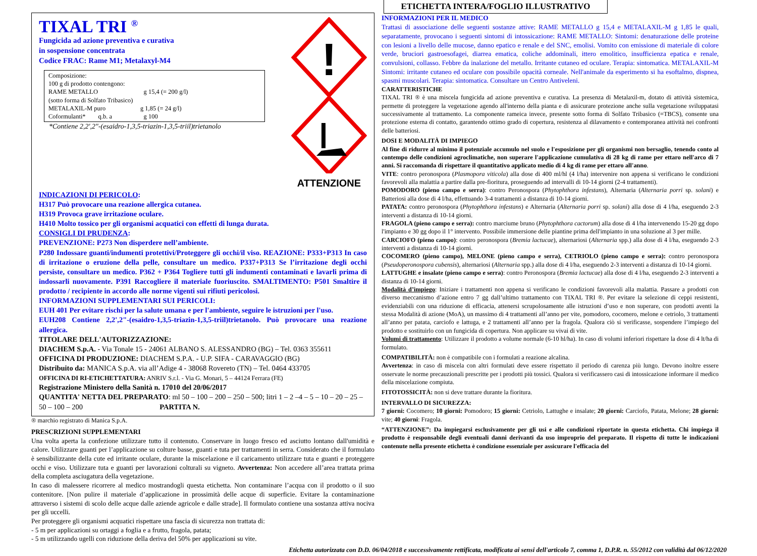TIXAL TRI <sup>®</sup>
Fungicida ad azione preventiva e curativa
in sospensione concentrata
Codice FRAC: Rame M1; Metalaxyl-M4
Composizione:
100 g di prodotto contengono:
RAME METALLO g 15,4 (= 200 g/l)
(sotto forma di Solfato Tribasico)
METALAXIL-M puro g 1,85 (= 24 g/l)
Coformulanti* q.b. a g 100
*Contiene 2,2',2"-(esaidro-1,3,5-triazin-1,3,5-triil)trietanolo
!
ATTENZIONE
INDICAZIONI DI PERICOLO:
H317 Può provocare una reazione allergica cutanea.
H319 Provoca grave irritazione oculare.
H410 Molto tossico per gli organismi acquatici con effetti di lunga durata.
CONSIGLI DI PRUDENZA:
PREVENZIONE: P273 Non disperdere nell’ambiente.
P280 Indossare guanti/indumenti protettivi/Proteggere gli occhi/il viso. REAZIONE: P333+P313 In caso di irritazione o eruzione della pelle, consultare un medico. P337+P313 Se l’irritazione degli occhi persiste, consultare un medico. P362 + P364 Togliere tutti gli indumenti contaminati e lavarli prima di indossarli nuovamente. P391 Raccogliere il materiale fuoriuscito. SMALTIMENTO: P501 Smaltire il prodotto / recipiente in accordo alle norme vigenti sui rifiuti pericolosi.
INFORMAZIONI SUPPLEMENTARI SUI PERICOLI:
EUH 401 Per evitare rischi per la salute umana e per l'ambiente, seguire le istruzioni per l'uso.
EUH208 Contiene 2,2',2"-(esaidro-1,3,5-triazin-1,3,5-triil)trietanolo. Può provocare una reazione allergica.
TITOLARE DELL'AUTORIZZAZIONE:
DIACHEM S.p.A. - Via Tonale 15 - 24061 ALBANO S. ALESSANDRO (BG) – Tel. 0363 355611
OFFICINA DI PRODUZIONE: DIACHEM S.P.A. - U.P. SIFA - CARAVAGGIO (BG)
Distribuito da: MANICA S.p.A. via all’Adige 4 - 38068 Rovereto (TN) – Tel. 0464 433705
OFFICINA DI RI-ETICHETTATURA: ANRIV S.r.l. - Via G. Monari, 5 – 44124 Ferrara (FE)
Registrazione Ministero della Sanità n. 17010 del 20/06/2017
QUANTITA' NETTA DEL PREPARATO: ml 50 – 100 – 200 – 250 – 500; litri 1 – 2 –4 – 5 – 10 – 20 – 25 – 50 – 100 – 200 PARTITA N.
® marchio registrato di Manica S.p.A.
PRESCRIZIONI SUPPLEMENTARI
Una volta aperta la confezione utilizzare tutto il contenuto. Conservare in luogo fresco ed asciutto lontano dall'umidità e calore. Utilizzare guanti per l’applicazione su colture basse, guanti e tuta per trattamenti in serra. Considerato che il formulato è sensibilizzante della cute ed irritante oculare, durante la miscelazione e il caricamento utilizzare tuta e guanti e proteggere occhi e viso. Utilizzare tuta e guanti per lavorazioni colturali su vigneto. Avvertenza: Non accedere all’area trattata prima della completa asciugatura della vegetazione.
In caso di malessere ricorrere al medico mostrandogli questa etichetta. Non contaminare l’acqua con il prodotto o il suo contenitore. [Non pulire il materiale d’applicazione in prossimità delle acque di superficie. Evitare la contaminazione attraverso i sistemi di scolo delle acque dalle aziende agricole e dalle strade]. Il formulato contiene una sostanza attiva nociva per gli uccelli.
Per proteggere gli organismi acquatici rispettare una fascia di sicurezza non trattata di:
- 5 m per applicazioni su ortaggi a foglia e a frutto, fragola, patata;
- 5 m utilizzando ugelli con riduzione della deriva del 50% per applicazioni su vite.
ETICHETTA INTERA/FOGLIO ILLUSTRATIVO
INFORMAZIONI PER IL MEDICO
Trattasi di associazione delle seguenti sostanze attive: RAME METALLO g 15,4 e METALAXIL-M g 1,85 le quali, separatamente, provocano i seguenti sintomi di intossicazione: RAME METALLO: Sintomi: denaturazione delle proteine con lesioni a livello delle mucose, danno epatico e renale e del SNC, emolisi. Vomito con emissione di materiale di colore verde, bruciori gastroesofagei, diarrea ematica, coliche addominali, ittero emolitico, insufficienza epatica e renale, convulsioni, collasso. Febbre da inalazione del metallo. Irritante cutaneo ed oculare. Terapia: sintomatica. METALAXIL-M Sintomi: irritante cutaneo ed oculare con possibile opacità corneale. Nell'animale da esperimento si ha esoftalmo, dispnea, spasmi muscolari. Terapia: sintomatica. Consultare un Centro Antiveleni.
CARATTERISTICHE
TIXAL TRI ® è una miscela fungicida ad azione preventiva e curativa. La presenza di Metalaxil-m, dotato di attività sistemica, permette di proteggere la vegetazione agendo all'interno della pianta e di assicurare protezione anche sulla vegetazione sviluppatasi successivamente al trattamento. La componente rameica invece, presente sotto forma di Solfato Tribasico (=TBCS), consente una protezione esterna di contatto, garantendo ottimo grado di copertura, resistenza al dilavamento e contemporanea attività nei confronti delle batteriosi.
DOSI E MODALITÀ DI IMPIEGO
Al fine di ridurre al minimo il potenziale accumulo nel suolo e l'esposizione per gli organismi non bersaglio, tenendo conto al contempo delle condizioni agroclimatiche, non superare l'applicazione cumulativa di 28 kg di rame per ettaro nell'arco di 7 anni. Si raccomanda di rispettare il quantitativo applicato medio di 4 kg di rame per ettaro all'anno.
VITE: contro peronospora (Plasmopora viticola) alla dose di 400 ml/hl (4 l/ha) intervenire non appena si verificano le condizioni favorevoli alla malattia a partire dalla pre-fioritura, proseguendo ad intervalli di 10-14 giorni (2-4 trattamenti).
POMODORO (pieno campo e serra): contro Peronospora (Phytophthora infestans), Alternaria (Alternaria porri sp. solani) e Batteriosi alla dose di 4 l/ha, effettuando 3-4 trattamenti a distanza di 10-14 giorni.
PATATA: contro peronospora (Phytophthora infestans) e Alternaria (Alternaria porri sp. solani) alla dose di 4 l/ha, eseguendo 2-3 interventi a distanza di 10-14 giorni.
FRAGOLA (pieno campo e serra): contro marciume bruno (Phytophthora cactorum) alla dose di 4 l/ha intervenendo 15-20 gg dopo l'impianto e 30 gg dopo il 1° intervento. Possibile immersione delle piantine prima dell'impianto in una soluzione al 3 per mille.
CARCIOFO (pieno campo): contro peronospora (Bremia lactucae), alternariosi (Alternaria spp.) alla dose di 4 l/ha, eseguendo 2-3 interventi a distanza di 10-14 giorni.
COCOMERO (pieno campo), MELONE (pieno campo e serra), CETRIOLO (pieno campo e serra): contro peronospora (Pseudoperonospora cubensis), alternariosi (Alternaria spp.) alla dose di 4 l/ha, eseguendo 2-3 interventi a distanza di 10-14 giorni.
LATTUGHE e insalate (pieno campo e serra): contro Peronospora (Bremia lactucae) alla dose di 4 l/ha, eseguendo 2-3 interventi a distanza di 10-14 giorni.
Modalità d’impiego: Iniziare i trattamenti non appena si verificano le condizioni favorevoli alla malattia. Passare a prodotti con diverso meccanismo d’azione entro 7 gg dall’ultimo trattamento con TIXAL TRI ®. Per evitare la selezione di ceppi resistenti, evidenziabili con una riduzione di efficacia, attenersi scrupolosamente alle istruzioni d’uso e non superare, con prodotti aventi la stessa Modalità di azione (MoA), un massimo di 4 trattamenti all’anno per vite, pomodoro, cocomero, melone e cetriolo, 3 trattamenti all’anno per patata, carciofo e lattuga, e 2 trattamenti all’anno per la fragola. Qualora ciò si verificasse, sospendere l’impiego del prodotto e sostituirlo con un fungicida di copertura. Non applicare su vivai di vite.
Volumi di trattamento: Utilizzare il prodotto a volume normale (6-10 hl/ha). In caso di volumi inferiori rispettare la dose di 4 lt/ha di formulato.
COMPATIBILITÀ: non è compatibile con i formulati a reazione alcalina.
Avvertenza: in caso di miscela con altri formulati deve essere rispettato il periodo di carenza più lungo. Devono inoltre essere osservate le norme precauzionali prescritte per i prodotti più tossici. Qualora si verificassero casi di intossicazione informare il medico della miscelazione compiuta.
FITOTOSSICITÀ: non si deve trattare durante la fioritura.
INTERVALLO DI SICUREZZA:
7 giorni: Cocomero; 10 giorni: Pomodoro; 15 giorni: Cetriolo, Lattughe e insalate; 20 giorni: Carciofo, Patata, Melone; 28 giorni: vite; 40 giorni: Fragola.
“ATTENZIONE”: Da impiegarsi esclusivamente per gli usi e alle condizioni riportate in questa etichetta. Chi impiega il prodotto è responsabile degli eventuali danni derivanti da uso improprio del preparato. Il rispetto di tutte le indicazioni contenute nella presente etichetta è condizione essenziale per assicurare l'efficacia del
Etichetta autorizzata con D.D. 06/04/2018 e successivamente rettificata, modificata ai sensi dell'articolo 7, comma 1, D.P.R. n. 55/2012 con validità dal 06/12/2020